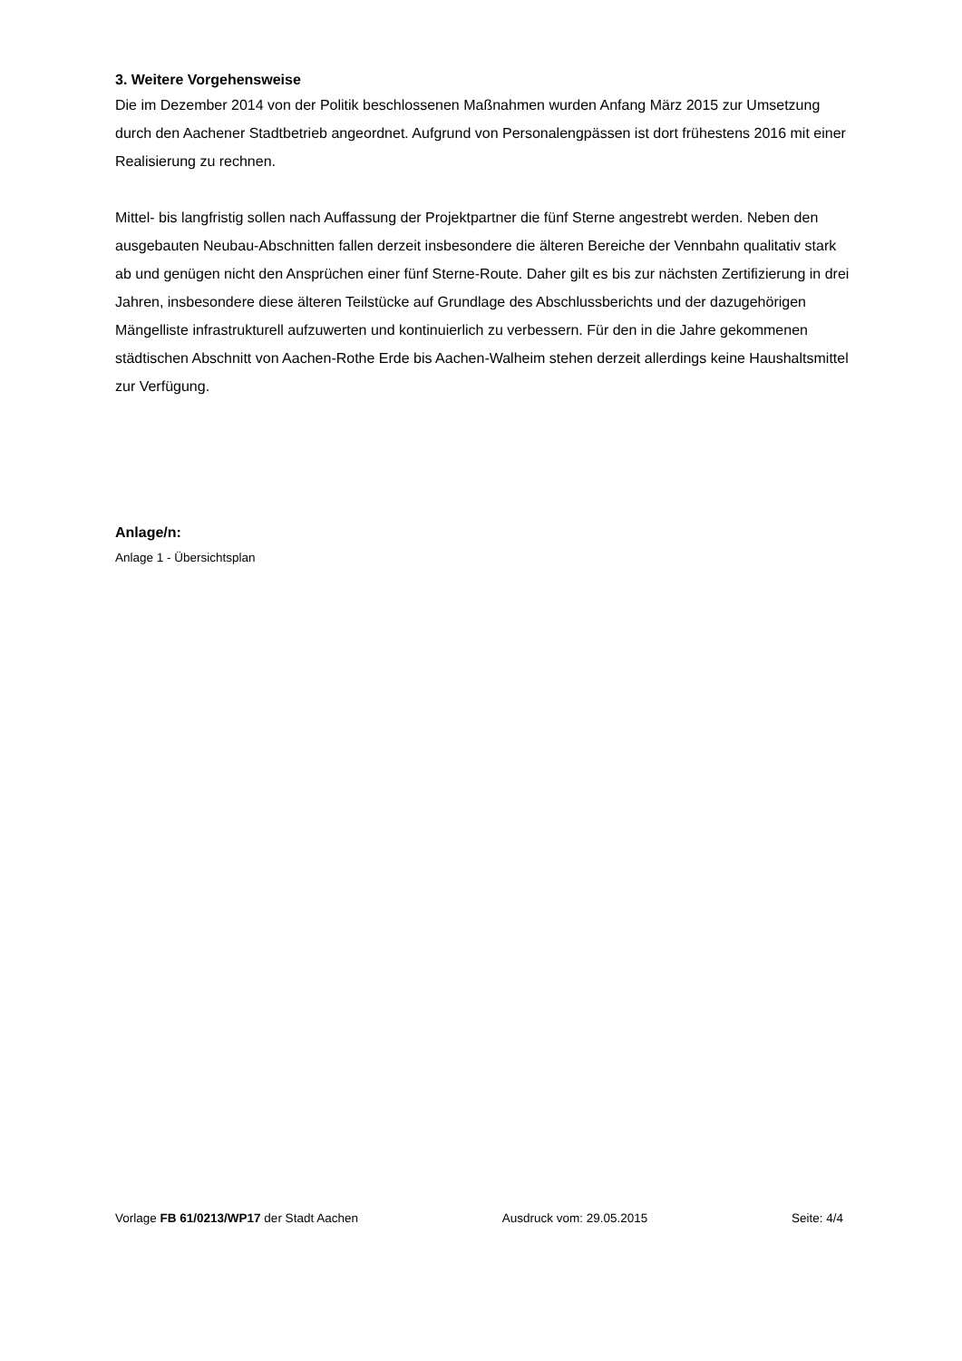3. Weitere Vorgehensweise
Die im Dezember 2014 von der Politik beschlossenen Maßnahmen wurden Anfang März 2015 zur Umsetzung durch den Aachener Stadtbetrieb angeordnet. Aufgrund von Personalengpässen ist dort frühestens 2016 mit einer Realisierung zu rechnen.
Mittel- bis langfristig sollen nach Auffassung der Projektpartner die fünf Sterne angestrebt werden. Neben den ausgebauten Neubau-Abschnitten fallen derzeit insbesondere die älteren Bereiche der Vennbahn qualitativ stark ab und genügen nicht den Ansprüchen einer fünf Sterne-Route. Daher gilt es bis zur nächsten Zertifizierung in drei Jahren, insbesondere diese älteren Teilstücke auf Grundlage des Abschlussberichts und der dazugehörigen Mängelliste infrastrukturell aufzuwerten und kontinuierlich zu verbessern. Für den in die Jahre gekommenen städtischen Abschnitt von Aachen-Rothe Erde bis Aachen-Walheim stehen derzeit allerdings keine Haushaltsmittel zur Verfügung.
Anlage/n:
Anlage 1 - Übersichtsplan
Vorlage FB 61/0213/WP17 der Stadt Aachen Ausdruck vom: 29.05.2015 Seite: 4/4